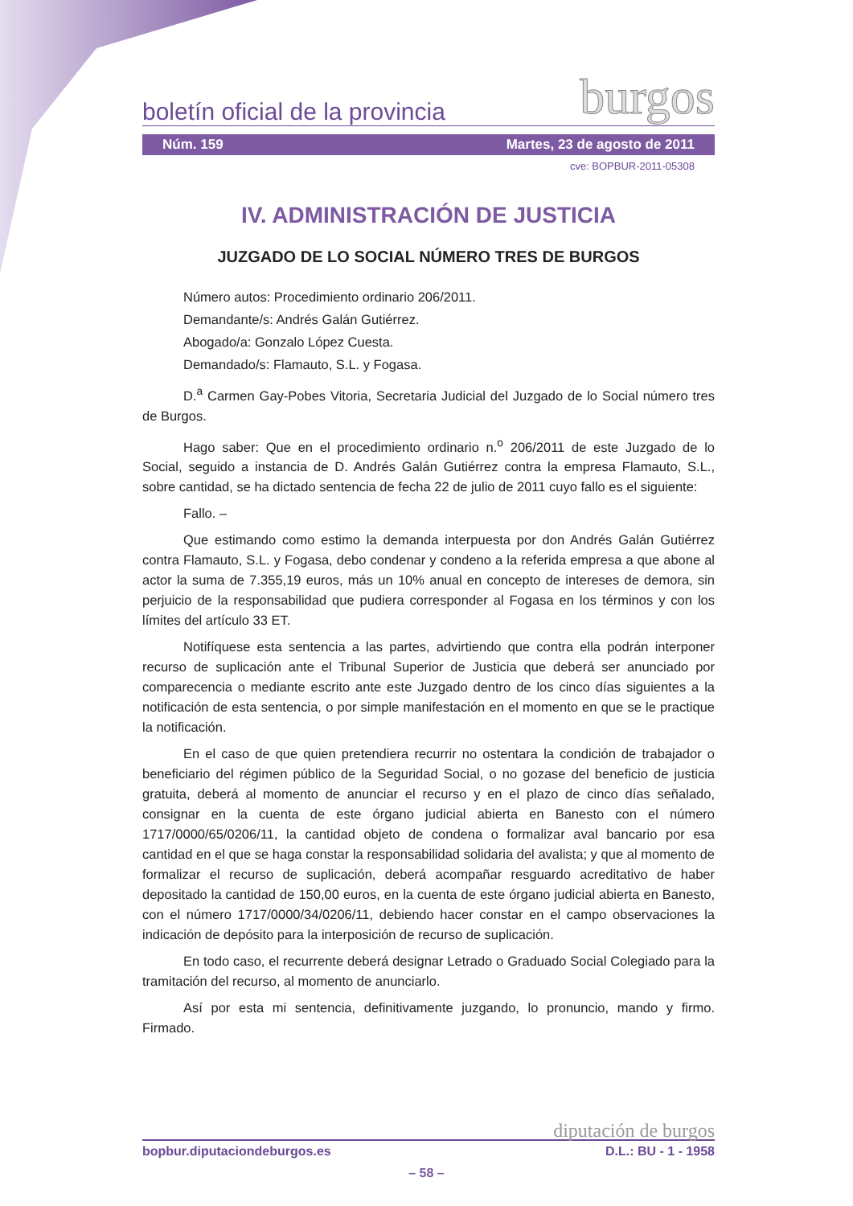boletín oficial de la provincia burgos
Núm. 159 Martes, 23 de agosto de 2011
cve: BOPBUR-2011-05308
IV. ADMINISTRACIÓN DE JUSTICIA
JUZGADO DE LO SOCIAL NÚMERO TRES DE BURGOS
Número autos: Procedimiento ordinario 206/2011.
Demandante/s: Andrés Galán Gutiérrez.
Abogado/a: Gonzalo López Cuesta.
Demandado/s: Flamauto, S.L. y Fogasa.
D.<sup>a</sup> Carmen Gay-Pobes Vitoria, Secretaria Judicial del Juzgado de lo Social número tres de Burgos.
Hago saber: Que en el procedimiento ordinario n.<sup>o</sup> 206/2011 de este Juzgado de lo Social, seguido a instancia de D. Andrés Galán Gutiérrez contra la empresa Flamauto, S.L., sobre cantidad, se ha dictado sentencia de fecha 22 de julio de 2011 cuyo fallo es el siguiente:
Fallo. –
Que estimando como estimo la demanda interpuesta por don Andrés Galán Gutiérrez contra Flamauto, S.L. y Fogasa, debo condenar y condeno a la referida empresa a que abone al actor la suma de 7.355,19 euros, más un 10% anual en concepto de intereses de demora, sin perjuicio de la responsabilidad que pudiera corresponder al Fogasa en los términos y con los límites del artículo 33 ET.
Notifíquese esta sentencia a las partes, advirtiendo que contra ella podrán interponer recurso de suplicación ante el Tribunal Superior de Justicia que deberá ser anunciado por comparecencia o mediante escrito ante este Juzgado dentro de los cinco días siguientes a la notificación de esta sentencia, o por simple manifestación en el momento en que se le practique la notificación.
En el caso de que quien pretendiera recurrir no ostentara la condición de trabajador o beneficiario del régimen público de la Seguridad Social, o no gozase del beneficio de justicia gratuita, deberá al momento de anunciar el recurso y en el plazo de cinco días señalado, consignar en la cuenta de este órgano judicial abierta en Banesto con el número 1717/0000/65/0206/11, la cantidad objeto de condena o formalizar aval bancario por esa cantidad en el que se haga constar la responsabilidad solidaria del avalista; y que al momento de formalizar el recurso de suplicación, deberá acompañar resguardo acreditativo de haber depositado la cantidad de 150,00 euros, en la cuenta de este órgano judicial abierta en Banesto, con el número 1717/0000/34/0206/11, debiendo hacer constar en el campo observaciones la indicación de depósito para la interposición de recurso de suplicación.
En todo caso, el recurrente deberá designar Letrado o Graduado Social Colegiado para la tramitación del recurso, al momento de anunciarlo.
Así por esta mi sentencia, definitivamente juzgando, lo pronuncio, mando y firmo. Firmado.
diputación de burgos
bopbur.diputaciondeburgos.es D.L.: BU - 1 - 1958
– 58 –